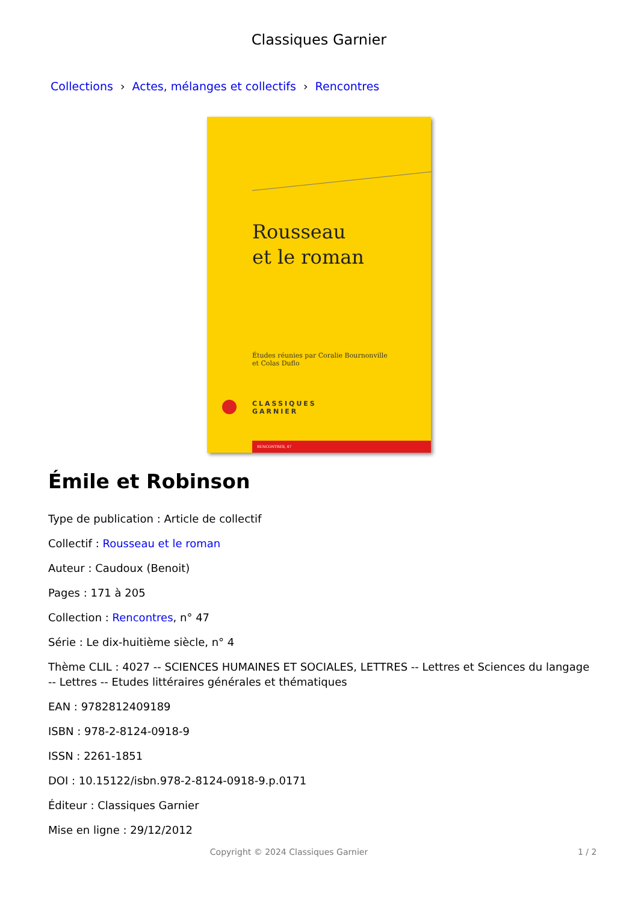Classiques Garnier
Collections › Actes, mélanges et collectifs › Rencontres
Rousseau
et le roman
Études réunies par Coralie Bournonville
et Colas Duflo
CLASSIQUES
GARNIER
RENCONTRES, 47
Émile et Robinson
Type de publication : Article de collectif
Collectif : Rousseau et le roman
Auteur : Caudoux (Benoit)
Pages : 171 à 205
Collection : Rencontres, n° 47
Série : Le dix-huitième siècle, n° 4
Thème CLIL : 4027 -- SCIENCES HUMAINES ET SOCIALES, LETTRES -- Lettres et Sciences du langage -- Lettres -- Etudes littéraires générales et thématiques
EAN : 9782812409189
ISBN : 978-2-8124-0918-9
ISSN : 2261-1851
DOI : 10.15122/isbn.978-2-8124-0918-9.p.0171
Éditeur : Classiques Garnier
Mise en ligne : 29/12/2012
Copyright © 2024 Classiques Garnier 1 / 2